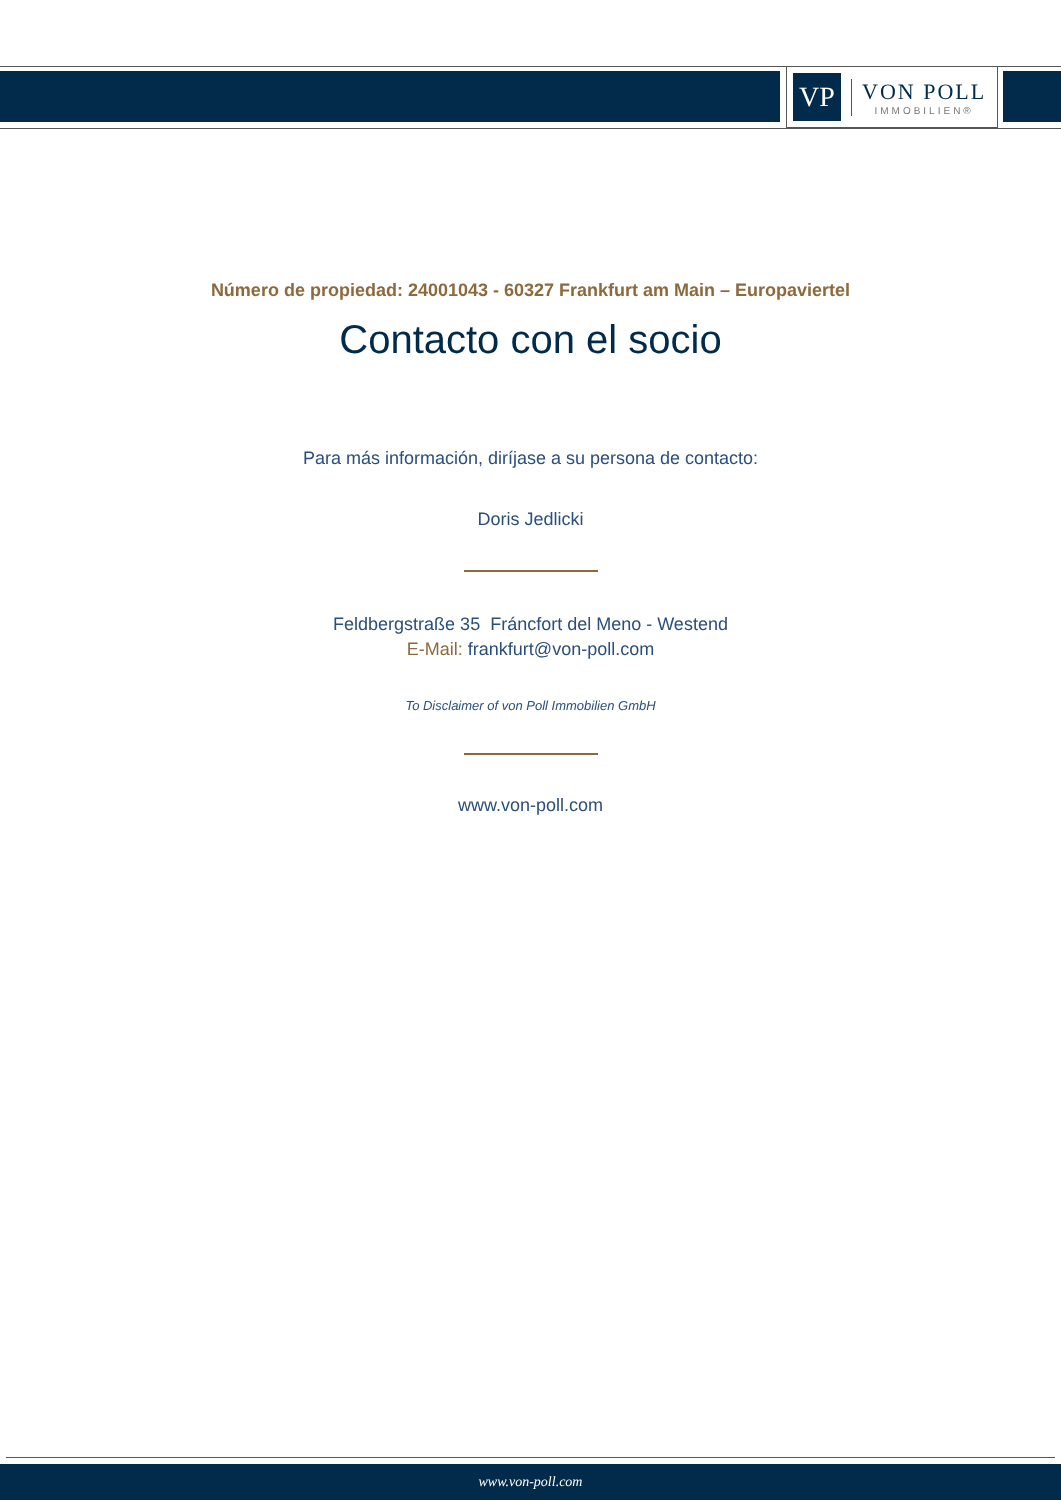VP
VON POLL
IMMOBILIEN®
Número de propiedad: 24001043 - 60327 Frankfurt am Main – Europaviertel
Contacto con el socio
Para más información, diríjase a su persona de contacto:
Doris Jedlicki
Feldbergstraße 35 Fráncfort del Meno - Westend
E-Mail: frankfurt@von-poll.com
To Disclaimer of von Poll Immobilien GmbH
www.von-poll.com
www.von-poll.com